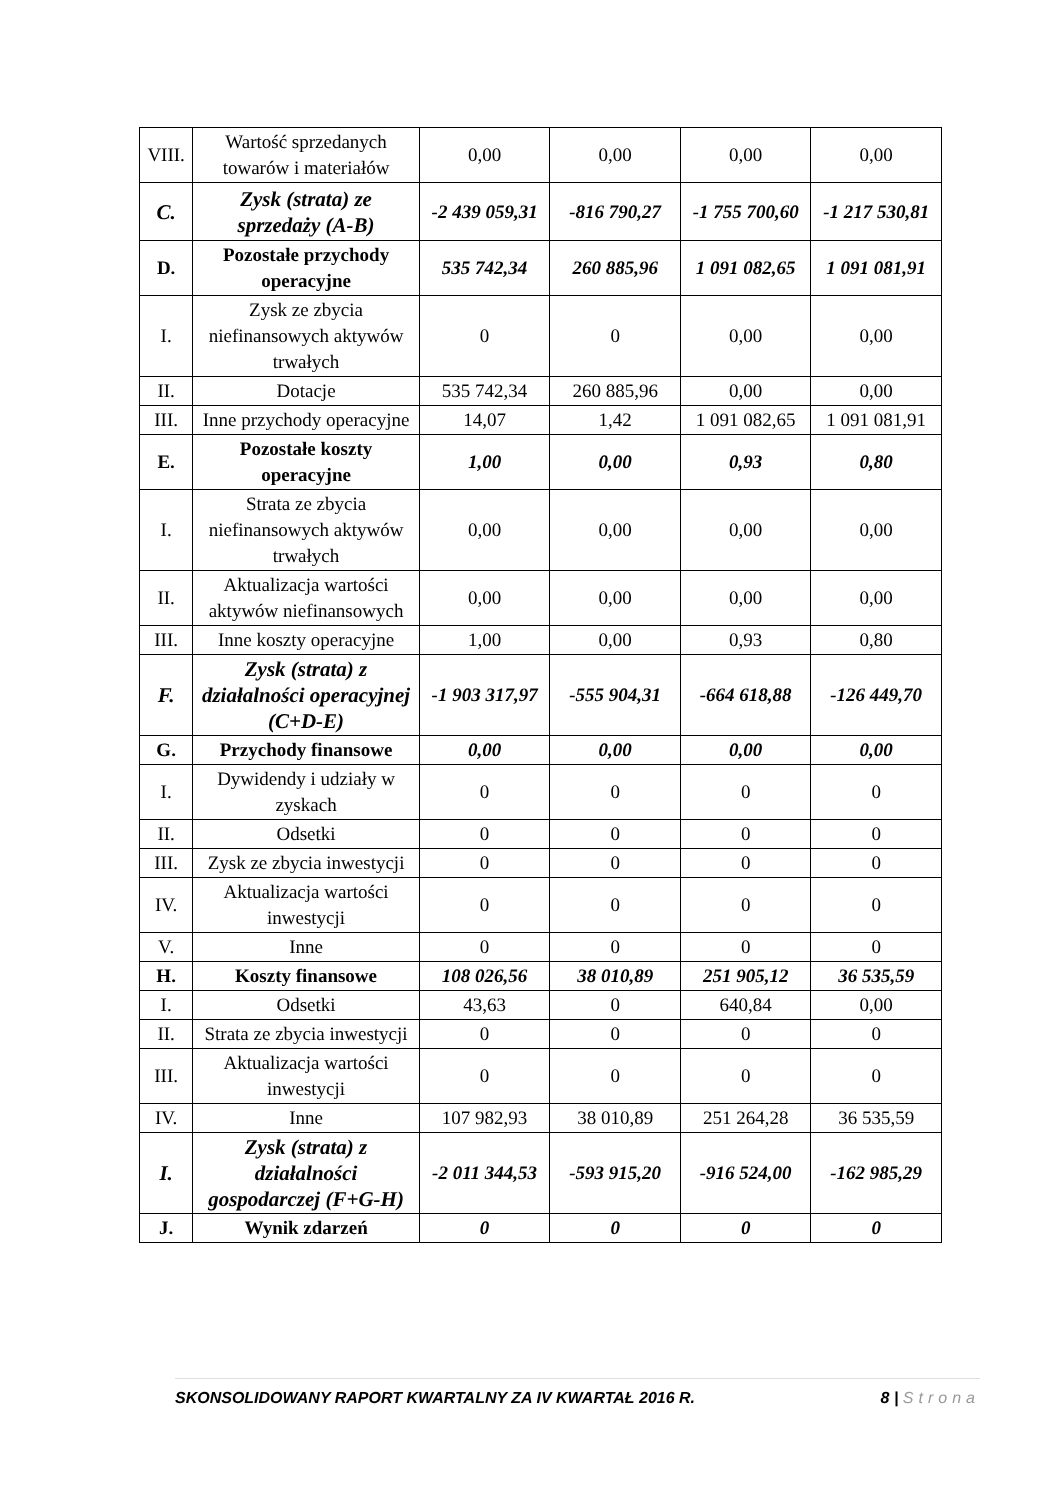| VIII. | Wartość sprzedanych towarów i materiałów | 0,00 | 0,00 | 0,00 | 0,00 |
| C. | Zysk (strata) ze sprzedaży (A-B) | -2 439 059,31 | -816 790,27 | -1 755 700,60 | -1 217 530,81 |
| D. | Pozostałe przychody operacyjne | 535 742,34 | 260 885,96 | 1 091 082,65 | 1 091 081,91 |
| I. | Zysk ze zbycia niefinansowych aktywów trwałych | 0 | 0 | 0,00 | 0,00 |
| II. | Dotacje | 535 742,34 | 260 885,96 | 0,00 | 0,00 |
| III. | Inne przychody operacyjne | 14,07 | 1,42 | 1 091 082,65 | 1 091 081,91 |
| E. | Pozostałe koszty operacyjne | 1,00 | 0,00 | 0,93 | 0,80 |
| I. | Strata ze zbycia niefinansowych aktywów trwałych | 0,00 | 0,00 | 0,00 | 0,00 |
| II. | Aktualizacja wartości aktywów niefinansowych | 0,00 | 0,00 | 0,00 | 0,00 |
| III. | Inne koszty operacyjne | 1,00 | 0,00 | 0,93 | 0,80 |
| F. | Zysk (strata) z działalności operacyjnej (C+D-E) | -1 903 317,97 | -555 904,31 | -664 618,88 | -126 449,70 |
| G. | Przychody finansowe | 0,00 | 0,00 | 0,00 | 0,00 |
| I. | Dywidendy i udziały w zyskach | 0 | 0 | 0 | 0 |
| II. | Odsetki | 0 | 0 | 0 | 0 |
| III. | Zysk ze zbycia inwestycji | 0 | 0 | 0 | 0 |
| IV. | Aktualizacja wartości inwestycji | 0 | 0 | 0 | 0 |
| V. | Inne | 0 | 0 | 0 | 0 |
| H. | Koszty finansowe | 108 026,56 | 38 010,89 | 251 905,12 | 36 535,59 |
| I. | Odsetki | 43,63 | 0 | 640,84 | 0,00 |
| II. | Strata ze zbycia inwestycji | 0 | 0 | 0 | 0 |
| III. | Aktualizacja wartości inwestycji | 0 | 0 | 0 | 0 |
| IV. | Inne | 107 982,93 | 38 010,89 | 251 264,28 | 36 535,59 |
| I. | Zysk (strata) z działalności gospodarczej (F+G-H) | -2 011 344,53 | -593 915,20 | -916 524,00 | -162 985,29 |
| J. | Wynik zdarzeń | 0 | 0 | 0 | 0 |
SKONSOLIDOWANY RAPORT KWARTALNY ZA IV KWARTAŁ 2016 R. 8 | Strona